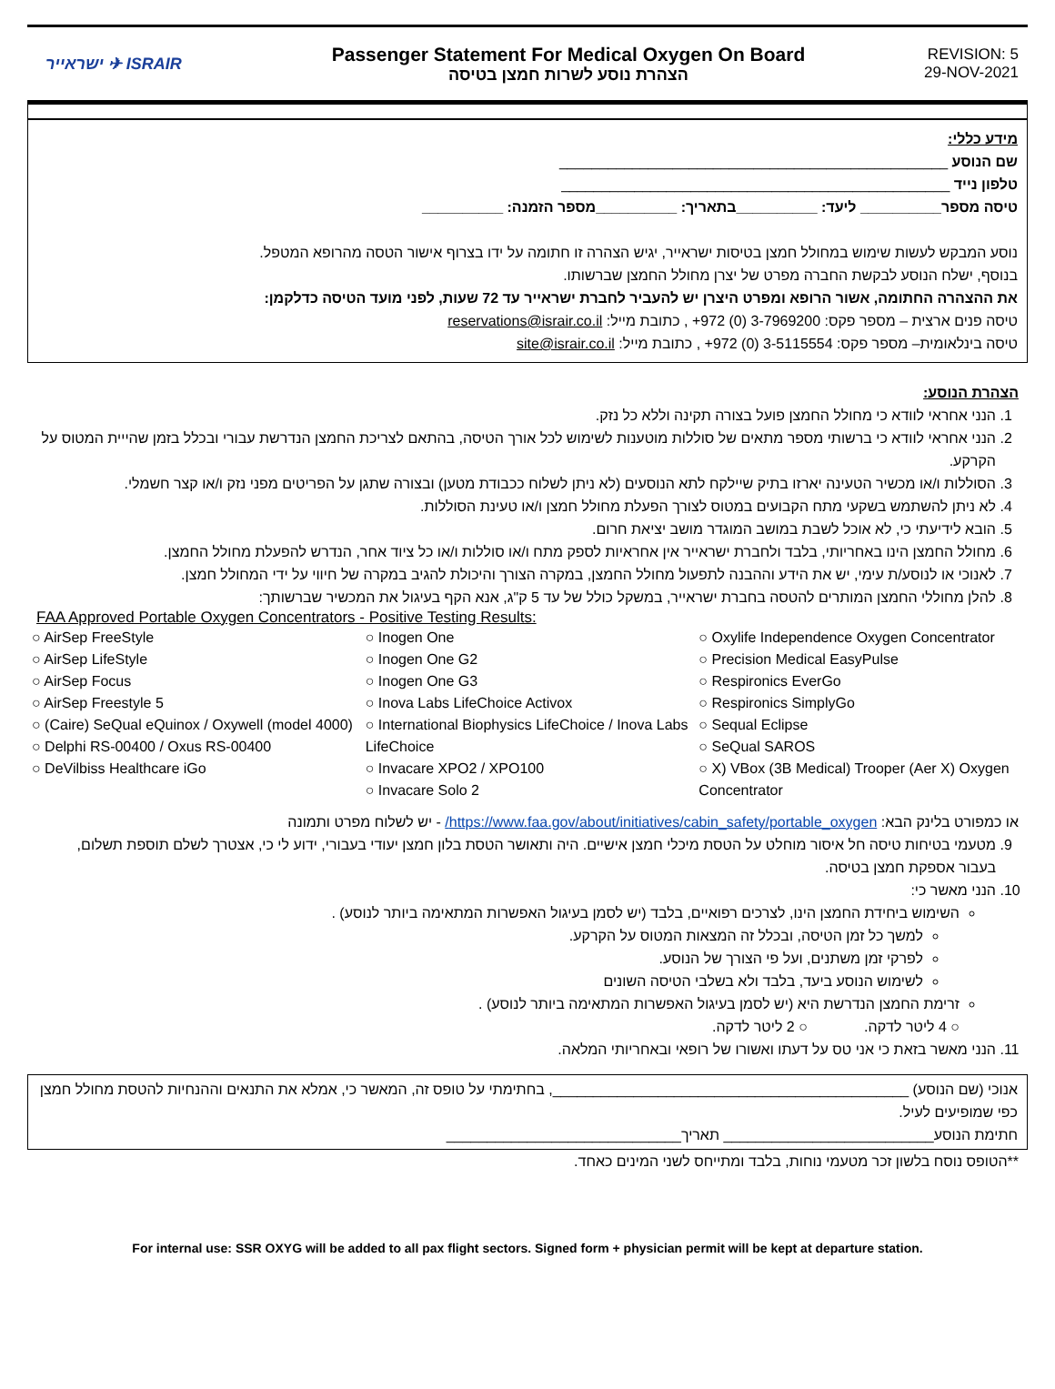ישראייר ✈ ISRAIR
Passenger Statement For Medical Oxygen On Board
הצהרת נוסע לשרות חמצן בטיסה
REVISION: 5
29-NOV-2021
מידע כללי:
שם הנוסע ________________________________________________
טלפון נייד ________________________________________________
טיסה מספר__________ ליעד: __________בתאריך: __________מספר הזמנה: __________
נוסע המבקש לעשות שימוש במחולל חמצן בטיסות ישראייר, יגיש הצהרה זו חתומה על ידו בצרוף אישור הטסה מהרופא המטפל.
בנוסף, ישלח הנוסע לבקשת החברה מפרט של יצרן מחולל החמצן שברשותו.
את ההצהרה החתומה, אשור הרופא ומפרט היצרן יש להעביר לחברת ישראייר עד 72 שעות, לפני מועד הטיסה כדלקמן:
טיסה פנים ארצית – מספר פקס: 3-7969200 (0) 972+ , כתובת מייל: reservations@israir.co.il
טיסה בינלאומית– מספר פקס: 3-5115554 (0) 972+ , כתובת מייל: site@israir.co.il
הצהרת הנוסע:
1. הנני אחראי לוודא כי מחולל החמצן פועל בצורה תקינה וללא כל נזק.
2. הנני אחראי לוודא כי ברשותי מספר מתאים של סוללות מוטענות לשימוש לכל אורך הטיסה, בהתאם לצריכת החמצן הנדרשת עבורי ובכלל בזמן שהייית המטוס על הקרקע.
3. הסוללות ו/או מכשיר הטעינה יארזו בתיק שיילקח לתא הנוסעים (לא ניתן לשלוח ככבודת מטען) ובצורה שתגן על הפריטים מפני נזק ו/או קצר חשמלי.
4. לא ניתן להשתמש בשקעי מתח הקבועים במטוס לצורך הפעלת מחולל חמצן ו/או טעינת הסוללות.
5. הובא לידיעתי כי, לא אוכל לשבת במושב המוגדר מושב יציאת חרום.
6. מחולל החמצן הינו באחריותי, בלבד ולחברת ישראייר אין אחראיות לספק מתח ו/או סוללות ו/או כל ציוד אחר, הנדרש להפעלת מחולל החמצן.
7. לאנוכי או לנוסע/ת עימי, יש את הידע וההבנה לתפעול מחולל החמצן, במקרה הצורך והיכולת להגיב במקרה של חיווי על ידי המחולל חמצן.
8. להלן מחוללי החמצן המותרים להטסה בחברת ישראייר, במשקל כולל של עד 5 ק"ג, אנא הקף בעיגול את המכשיר שברשותך:
FAA Approved Portable Oxygen Concentrators - Positive Testing Results:
○ AirSep FreeStyle
○ AirSep LifeStyle
○ AirSep Focus
○ AirSep Freestyle 5
○ (Caire) SeQual eQuinox / Oxywell (model 4000)
○ Delphi RS-00400 / Oxus RS-00400
○ DeVilbiss Healthcare iGo
○ Inogen One
○ Inogen One G2
○ Inogen One G3
○ Inova Labs LifeChoice Activox
○ International Biophysics LifeChoice / Inova Labs LifeChoice
○ Invacare XPO2 / XPO100
○ Invacare Solo 2
○ Oxylife Independence Oxygen Concentrator
○ Precision Medical EasyPulse
○ Respironics EverGo
○ Respironics SimplyGo
○ Sequal Eclipse
○ SeQual SAROS
○ X) VBox (3B Medical) Trooper (Aer X) Oxygen Concentrator
או כמפורט בלינק הבא: https://www.faa.gov/about/initiatives/cabin_safety/portable_oxygen/ - יש לשלוח מפרט ותמונה
9. מטעמי בטיחות טיסה חל איסור מוחלט על הטסת מיכלי חמצן אישיים. היה ותאושר הטסת בלון חמצן יעודי בעבורי, ידוע לי כי, אצטרך לשלם תוספת תשלום, בעבור אספקת חמצן בטיסה.
10. הנני מאשר כי:
השימוש ביחידת החמצן הינו, לצרכים רפואיים, בלבד (יש לסמן בעיגול האפשרות המתאימה ביותר לנוסע) .
למשך כל זמן הטיסה, ובכלל זה המצאות המטוס על הקרקע.
לפרקי זמן משתנים, ועל פי הצורך של הנוסע.
לשימוש הנוסע ביעד, בלבד ולא בשלבי הטיסה השונים
זרימת החמצן הנדרשת היא (יש לסמן בעיגול האפשרות המתאימה ביותר לנוסע) .
○ 4 ליטר לדקה. ○ 2 ליטר לדקה.
11. הנני מאשר בזאת כי אני טס על דעתו ואשורו של רופאי ובאחריותי המלאה.
אנוכי (שם הנוסע) ____________________________________________, בחתימתי על טופס זה, המאשר כי, אמלא את התנאים וההנחיות להטסת מחולל חמצן כפי שמופיעים לעיל.
חתימת הנוסע__________________________ תאריך_____________________________
**הטופס נוסח בלשון זכר מטעמי נוחות, בלבד ומתייחס לשני המינים כאחד.
For internal use: SSR OXYG will be added to all pax flight sectors. Signed form + physician permit will be kept at departure station.